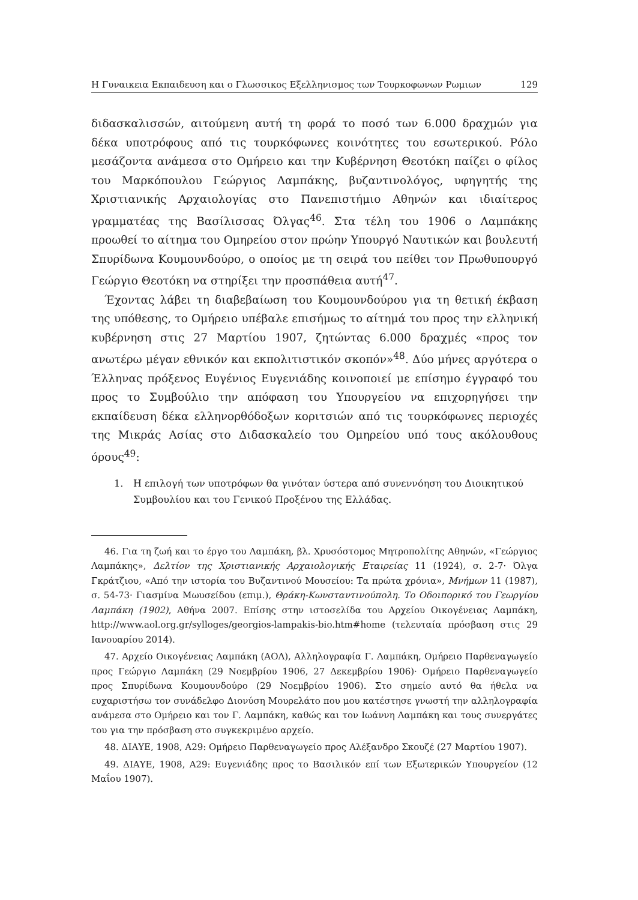Η Γυναικεια Εκπαιδευση και ο Γλωσσικος Εξελληνισμος των Τουρκοφωνων Ρωμιων 129
διδασκαλισσών, αιτούμενη αυτή τη φορά το ποσό των 6.000 δραχμών για δέκα υποτρόφους από τις τουρκόφωνες κοινότητες του εσωτερικού. Ρόλο μεσάζοντα ανάμεσα στο Ομήρειο και την Κυβέρνηση Θεοτόκη παίζει ο φίλος του Μαρκόπουλου Γεώργιος Λαμπάκης, βυζαντινολόγος, υφηγητής της Χριστιανικής Αρχαιολογίας στο Πανεπιστήμιο Αθηνών και ιδιαίτερος γραμματέας της Βασίλισσας Όλγας<sup>46</sup>. Στα τέλη του 1906 ο Λαμπάκης προωθεί το αίτημα του Ομηρείου στον πρώην Υπουργό Ναυτικών και βουλευτή Σπυρίδωνα Κουμουνδούρο, ο οποίος με τη σειρά του πείθει τον Πρωθυπουργό Γεώργιο Θεοτόκη να στηρίξει την προσπάθεια αυτή<sup>47</sup>.
Έχοντας λάβει τη διαβεβαίωση του Κουμουνδούρου για τη θετική έκβαση της υπόθεσης, το Ομήρειο υπέβαλε επισήμως το αίτημά του προς την ελληνική κυβέρνηση στις 27 Μαρτίου 1907, ζητώντας 6.000 δραχμές «προς τον ανωτέρω μέγαν εθνικόν και εκπολιτιστικόν σκοπόν»<sup>48</sup>. Δύο μήνες αργότερα ο Έλληνας πρόξενος Ευγένιος Ευγενιάδης κοινοποιεί με επίσημο έγγραφό του προς το Συμβούλιο την απόφαση του Υπουργείου να επιχορηγήσει την εκπαίδευση δέκα ελληνορθόδοξων κοριτσιών από τις τουρκόφωνες περιοχές της Μικράς Ασίας στο Διδασκαλείο του Ομηρείου υπό τους ακόλουθους όρους<sup>49</sup>:
1. Η επιλογή των υποτρόφων θα γινόταν ύστερα από συνεννόηση του Διοικητικού Συμβουλίου και του Γενικού Προξένου της Ελλάδας.
46. Για τη ζωή και το έργο του Λαμπάκη, βλ. Χρυσόστομος Μητροπολίτης Αθηνών, «Γεώργιος Λαμπάκης», Δελτίον της Χριστιανικής Αρχαιολογικής Εταιρείας 11 (1924), σ. 2-7· Όλγα Γκράτζιου, «Από την ιστορία του Βυζαντινού Μουσείου: Τα πρώτα χρόνια», Μνήμων 11 (1987), σ. 54-73· Γιασμίνα Μωυσείδου (επιμ.), Θράκη-Κωνσταντινούπολη. Το Οδοιπορικό του Γεωργίου Λαμπάκη (1902), Αθήνα 2007. Επίσης στην ιστοσελίδα του Αρχείου Οικογένειας Λαμπάκη, http://www.aol.org.gr/sylloges/georgios-lampakis-bio.htm#home (τελευταία πρόσβαση στις 29 Ιανουαρίου 2014).
47. Αρχείο Οικογένειας Λαμπάκη (ΑΟΛ), Αλληλογραφία Γ. Λαμπάκη, Ομήρειο Παρθεναγωγείο προς Γεώργιο Λαμπάκη (29 Νοεμβρίου 1906, 27 Δεκεμβρίου 1906)· Ομήρειο Παρθεναγωγείο προς Σπυρίδωνα Κουμουνδούρο (29 Νοεμβρίου 1906). Στο σημείο αυτό θα ήθελα να ευχαριστήσω τον συνάδελφο Διονύση Μουρελάτο που μου κατέστησε γνωστή την αλληλογραφία ανάμεσα στο Ομήρειο και τον Γ. Λαμπάκη, καθώς και τον Ιωάννη Λαμπάκη και τους συνεργάτες του για την πρόσβαση στο συγκεκριμένο αρχείο.
48. ΔΙΑΥΕ, 1908, Α29: Ομήρειο Παρθεναγωγείο προς Αλέξανδρο Σκουζέ (27 Μαρτίου 1907).
49. ΔΙΑΥΕ, 1908, Α29: Ευγενιάδης προς το Βασιλικόν επί των Εξωτερικών Υπουργείον (12 Μαΐου 1907).